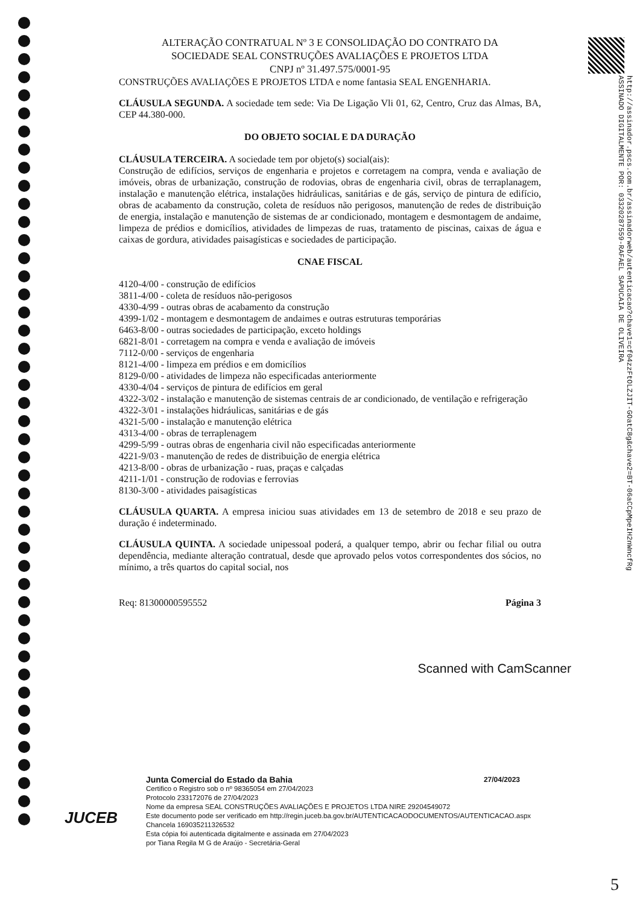http://assinador.pscs.com.br/assinadorweb/autenticacao?chave1=cf04zzFtOLZJIT-GOatC8g&chave2=BT-06aCCpMpeIH2nWncfRg
ASSINADO DIGITALMENTE POR: 03320287559-RAFAEL SAPUCAIA DE OLIVEIRA
ALTERAÇÃO CONTRATUAL Nº 3 E CONSOLIDAÇÃO DO CONTRATO DA
SOCIEDADE SEAL CONSTRUÇÕES AVALIAÇÕES E PROJETOS LTDA
CNPJ nº 31.497.575/0001-95
CONSTRUÇÕES AVALIAÇÕES E PROJETOS LTDA e nome fantasia SEAL ENGENHARIA.
CLÁUSULA SEGUNDA. A sociedade tem sede: Via De Ligação Vli 01, 62, Centro, Cruz das Almas, BA, CEP 44.380-000.
DO OBJETO SOCIAL E DA DURAÇÃO
CLÁUSULA TERCEIRA. A sociedade tem por objeto(s) social(ais):
Construção de edifícios, serviços de engenharia e projetos e corretagem na compra, venda e avaliação de imóveis, obras de urbanização, construção de rodovias, obras de engenharia civil, obras de terraplanagem, instalação e manutenção elétrica, instalações hidráulicas, sanitárias e de gás, serviço de pintura de edifício, obras de acabamento da construção, coleta de resíduos não perigosos, manutenção de redes de distribuição de energia, instalação e manutenção de sistemas de ar condicionado, montagem e desmontagem de andaime, limpeza de prédios e domicílios, atividades de limpezas de ruas, tratamento de piscinas, caixas de água e caixas de gordura, atividades paisagísticas e sociedades de participação.
CNAE FISCAL
4120-4/00 - construção de edifícios
3811-4/00 - coleta de resíduos não-perigosos
4330-4/99 - outras obras de acabamento da construção
4399-1/02 - montagem e desmontagem de andaimes e outras estruturas temporárias
6463-8/00 - outras sociedades de participação, exceto holdings
6821-8/01 - corretagem na compra e venda e avaliação de imóveis
7112-0/00 - serviços de engenharia
8121-4/00 - limpeza em prédios e em domicílios
8129-0/00 - atividades de limpeza não especificadas anteriormente
4330-4/04 - serviços de pintura de edifícios em geral
4322-3/02 - instalação e manutenção de sistemas centrais de ar condicionado, de ventilação e refrigeração
4322-3/01 - instalações hidráulicas, sanitárias e de gás
4321-5/00 - instalação e manutenção elétrica
4313-4/00 - obras de terraplenagem
4299-5/99 - outras obras de engenharia civil não especificadas anteriormente
4221-9/03 - manutenção de redes de distribuição de energia elétrica
4213-8/00 - obras de urbanização - ruas, praças e calçadas
4211-1/01 - construção de rodovias e ferrovias
8130-3/00 - atividades paisagísticas
CLÁUSULA QUARTA. A empresa iniciou suas atividades em 13 de setembro de 2018 e seu prazo de duração é indeterminado.
CLÁUSULA QUINTA. A sociedade unipessoal poderá, a qualquer tempo, abrir ou fechar filial ou outra dependência, mediante alteração contratual, desde que aprovado pelos votos correspondentes dos sócios, no mínimo, a três quartos do capital social, nos
Req: 81300000595552 Página 3
Scanned with CamScanner
Junta Comercial do Estado da Bahia 27/04/2023
Certifico o Registro sob o nº 98365054 em 27/04/2023
Protocolo 233172076 de 27/04/2023
Nome da empresa SEAL CONSTRUÇÕES AVALIAÇÕES E PROJETOS LTDA NIRE 29204549072
Este documento pode ser verificado em http://regin.juceb.ba.gov.br/AUTENTICACAODOCUMENTOS/AUTENTICACAO.aspx
Chancela 169035211326532
Esta cópia foi autenticada digitalmente e assinada em 27/04/2023
por Tiana Regila M G de Araújo - Secretária-Geral
JUCEB
5